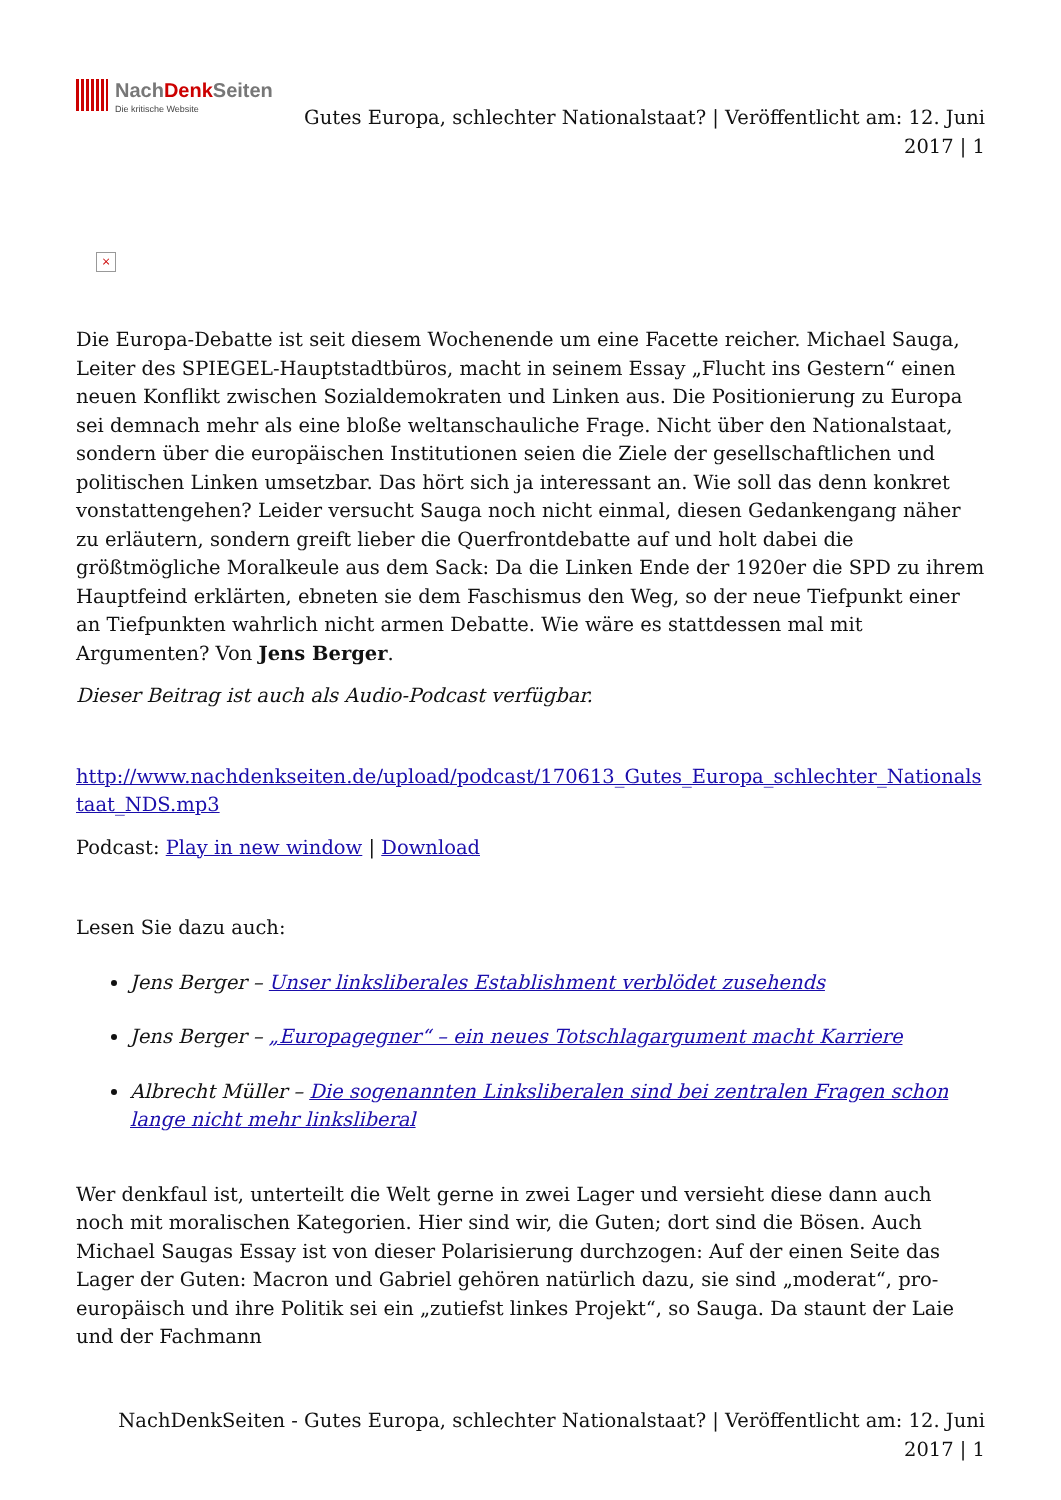NachDenk Seiten
Die kritische Website
Gutes Europa, schlechter Nationalstaat? | Veröffentlicht am: 12. Juni 2017 | 1
×
Die Europa-Debatte ist seit diesem Wochenende um eine Facette reicher. Michael Sauga, Leiter des SPIEGEL-Hauptstadtbüros, macht in seinem Essay „Flucht ins Gestern“ einen neuen Konflikt zwischen Sozialdemokraten und Linken aus. Die Positionierung zu Europa sei demnach mehr als eine bloße weltanschauliche Frage. Nicht über den Nationalstaat, sondern über die europäischen Institutionen seien die Ziele der gesellschaftlichen und politischen Linken umsetzbar. Das hört sich ja interessant an. Wie soll das denn konkret vonstattengehen? Leider versucht Sauga noch nicht einmal, diesen Gedankengang näher zu erläutern, sondern greift lieber die Querfrontdebatte auf und holt dabei die größtmögliche Moralkeule aus dem Sack: Da die Linken Ende der 1920er die SPD zu ihrem Hauptfeind erklärten, ebneten sie dem Faschismus den Weg, so der neue Tiefpunkt einer an Tiefpunkten wahrlich nicht armen Debatte. Wie wäre es stattdessen mal mit Argumenten? Von Jens Berger.
Dieser Beitrag ist auch als Audio-Podcast verfügbar.
http://www.nachdenkseiten.de/upload/podcast/170613_Gutes_Europa_schlechter_Nationalstaat_NDS.mp3
Podcast: Play in new window | Download
Lesen Sie dazu auch:
Jens Berger – Unser linksliberales Establishment verblödet zusehends
Jens Berger – „Europagegner“ – ein neues Totschlagargument macht Karriere
Albrecht Müller – Die sogenannten Linksliberalen sind bei zentralen Fragen schon lange nicht mehr linksliberal
Wer denkfaul ist, unterteilt die Welt gerne in zwei Lager und versieht diese dann auch noch mit moralischen Kategorien. Hier sind wir, die Guten; dort sind die Bösen. Auch Michael Saugas Essay ist von dieser Polarisierung durchzogen: Auf der einen Seite das Lager der Guten: Macron und Gabriel gehören natürlich dazu, sie sind „moderat“, pro-europäisch und ihre Politik sei ein „zutiefst linkes Projekt“, so Sauga. Da staunt der Laie und der Fachmann
NachDenkSeiten - Gutes Europa, schlechter Nationalstaat? | Veröffentlicht am: 12. Juni 2017 | 1